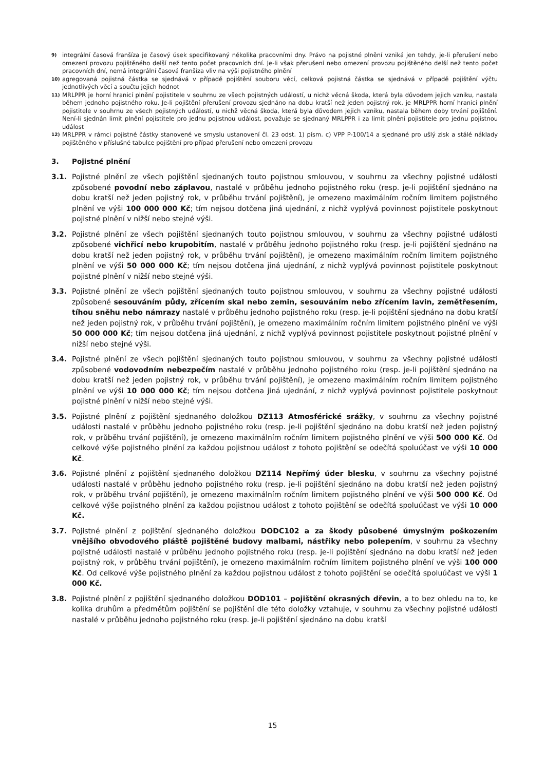9)
integrální časová franšíza je časový úsek specifikovaný několika pracovními dny. Právo na pojistné plnění vzniká jen tehdy, je-li přerušení nebo omezení provozu pojištěného delší než tento počet pracovních dní. Je-li však přerušení nebo omezení provozu pojištěného delší než tento počet pracovních dní, nemá integrální časová franšíza vliv na výši pojistného plnění
10)
agregovaná pojistná částka se sjednává v případě pojištění souboru věcí, celková pojistná částka se sjednává v případě pojištění výčtu jednotlivých věcí a součtu jejich hodnot
11)
MRLPPR je horní hranicí plnění pojistitele v souhrnu ze všech pojistných událostí, u nichž věcná škoda, která byla důvodem jejich vzniku, nastala během jednoho pojistného roku. Je-li pojištění přerušení provozu sjednáno na dobu kratší než jeden pojistný rok, je MRLPPR horní hranicí plnění pojistitele v souhrnu ze všech pojistných událostí, u nichž věcná škoda, která byla důvodem jejich vzniku, nastala během doby trvání pojištění. Není-li sjednán limit plnění pojistitele pro jednu pojistnou událost, považuje se sjednaný MRLPPR i za limit plnění pojistitele pro jednu pojistnou událost
12)
MRLPPR v rámci pojistné částky stanovené ve smyslu ustanovení čl. 23 odst. 1) písm. c) VPP P-100/14 a sjednané pro ušlý zisk a stálé náklady pojištěného v příslušné tabulce pojištění pro případ přerušení nebo omezení provozu
3. Pojistné plnění
3.1. Pojistné plnění ze všech pojištění sjednaných touto pojistnou smlouvou, v souhrnu za všechny pojistné události způsobené povodní nebo záplavou, nastalé v průběhu jednoho pojistného roku (resp. je-li pojištění sjednáno na dobu kratší než jeden pojistný rok, v průběhu trvání pojištění), je omezeno maximálním ročním limitem pojistného plnění ve výši 100 000 000 Kč; tím nejsou dotčena jiná ujednání, z nichž vyplývá povinnost pojistitele poskytnout pojistné plnění v nižší nebo stejné výši.
3.2. Pojistné plnění ze všech pojištění sjednaných touto pojistnou smlouvou, v souhrnu za všechny pojistné události způsobené vichřicí nebo krupobitím, nastalé v průběhu jednoho pojistného roku (resp. je-li pojištění sjednáno na dobu kratší než jeden pojistný rok, v průběhu trvání pojištění), je omezeno maximálním ročním limitem pojistného plnění ve výši 50 000 000 Kč; tím nejsou dotčena jiná ujednání, z nichž vyplývá povinnost pojistitele poskytnout pojistné plnění v nižší nebo stejné výši.
3.3. Pojistné plnění ze všech pojištění sjednaných touto pojistnou smlouvou, v souhrnu za všechny pojistné události způsobené sesouváním půdy, zřícením skal nebo zemin, sesouváním nebo zřícením lavin, zemětřesením, tíhou sněhu nebo námrazy nastalé v průběhu jednoho pojistného roku (resp. je-li pojištění sjednáno na dobu kratší než jeden pojistný rok, v průběhu trvání pojištění), je omezeno maximálním ročním limitem pojistného plnění ve výši 50 000 000 Kč; tím nejsou dotčena jiná ujednání, z nichž vyplývá povinnost pojistitele poskytnout pojistné plnění v nižší nebo stejné výši.
3.4. Pojistné plnění ze všech pojištění sjednaných touto pojistnou smlouvou, v souhrnu za všechny pojistné události způsobené vodovodním nebezpečím nastalé v průběhu jednoho pojistného roku (resp. je-li pojištění sjednáno na dobu kratší než jeden pojistný rok, v průběhu trvání pojištění), je omezeno maximálním ročním limitem pojistného plnění ve výši 10 000 000 Kč; tím nejsou dotčena jiná ujednání, z nichž vyplývá povinnost pojistitele poskytnout pojistné plnění v nižší nebo stejné výši.
3.5. Pojistné plnění z pojištění sjednaného doložkou DZ113 Atmosférické srážky, v souhrnu za všechny pojistné události nastalé v průběhu jednoho pojistného roku (resp. je-li pojištění sjednáno na dobu kratší než jeden pojistný rok, v průběhu trvání pojištění), je omezeno maximálním ročním limitem pojistného plnění ve výši 500 000 Kč. Od celkové výše pojistného plnění za každou pojistnou událost z tohoto pojištění se odečítá spoluúčast ve výši 10 000 Kč.
3.6. Pojistné plnění z pojištění sjednaného doložkou DZ114 Nepřímý úder blesku, v souhrnu za všechny pojistné události nastalé v průběhu jednoho pojistného roku (resp. je-li pojištění sjednáno na dobu kratší než jeden pojistný rok, v průběhu trvání pojištění), je omezeno maximálním ročním limitem pojistného plnění ve výši 500 000 Kč. Od celkové výše pojistného plnění za každou pojistnou událost z tohoto pojištění se odečítá spoluúčast ve výši 10 000 Kč.
3.7. Pojistné plnění z pojištění sjednaného doložkou DODC102 a za škody působené úmyslným poškozením vnějšího obvodového pláště pojištěné budovy malbami, nástřiky nebo polepením, v souhrnu za všechny pojistné události nastalé v průběhu jednoho pojistného roku (resp. je-li pojištění sjednáno na dobu kratší než jeden pojistný rok, v průběhu trvání pojištění), je omezeno maximálním ročním limitem pojistného plnění ve výši 100 000 Kč. Od celkové výše pojistného plnění za každou pojistnou událost z tohoto pojištění se odečítá spoluúčast ve výši 1 000 Kč.
3.8. Pojistné plnění z pojištění sjednaného doložkou DOD101 – pojištění okrasných dřevin, a to bez ohledu na to, ke kolika druhům a předmětům pojištění se pojištění dle této doložky vztahuje, v souhrnu za všechny pojistné události nastalé v průběhu jednoho pojistného roku (resp. je-li pojištění sjednáno na dobu kratší
15